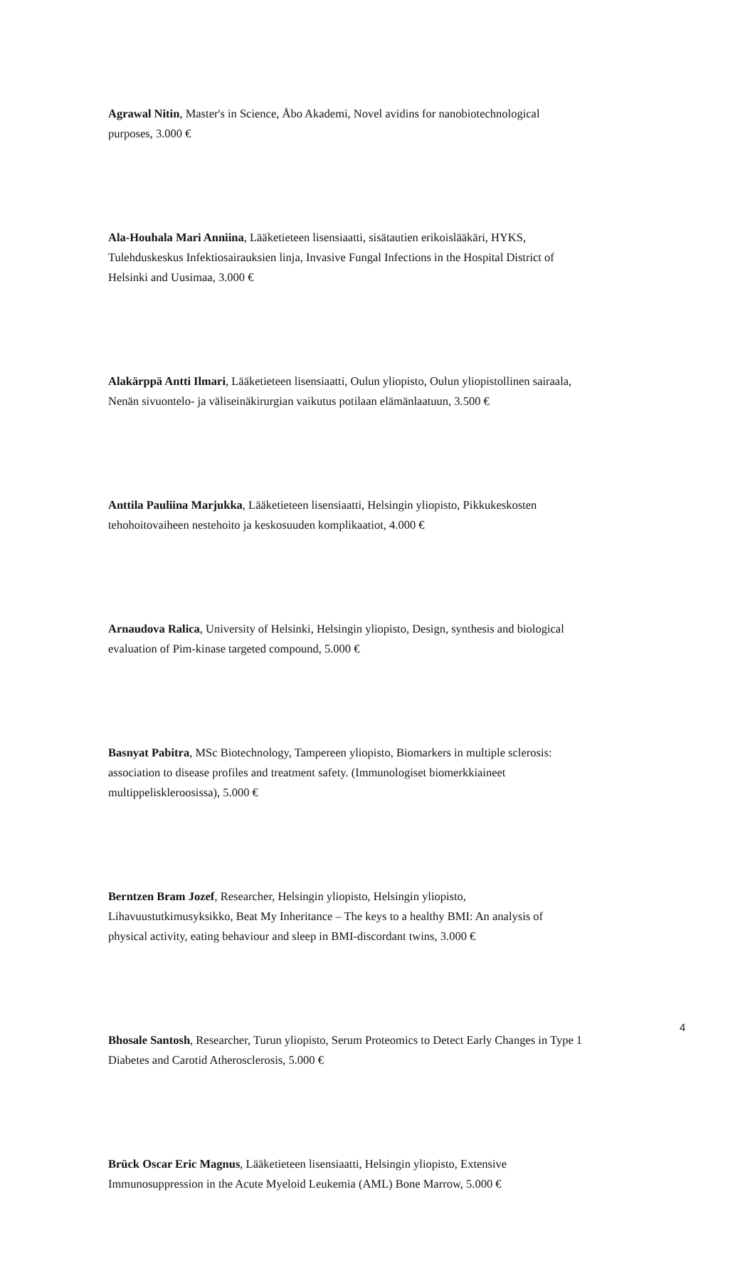Agrawal Nitin, Master's in Science, Åbo Akademi, Novel avidins for nanobiotechnological purposes, 3.000 €
Ala-Houhala Mari Anniina, Lääketieteen lisensiaatti, sisätautien erikoislääkäri, HYKS, Tulehduskeskus Infektiosairauksien linja, Invasive Fungal Infections in the Hospital District of Helsinki and Uusimaa, 3.000 €
Alakärppä Antti Ilmari, Lääketieteen lisensiaatti, Oulun yliopisto, Oulun yliopistollinen sairaala, Nenän sivuontelo- ja väliseinäkirurgian vaikutus potilaan elämänlaatuun, 3.500 €
Anttila Pauliina Marjukka, Lääketieteen lisensiaatti, Helsingin yliopisto, Pikkukeskosten tehohoitovaiheen nestehoito ja keskosuuden komplikaatiot, 4.000 €
Arnaudova Ralica, University of Helsinki, Helsingin yliopisto, Design, synthesis and biological evaluation of Pim-kinase targeted compound, 5.000 €
Basnyat Pabitra, MSc Biotechnology, Tampereen yliopisto, Biomarkers in multiple sclerosis: association to disease profiles and treatment safety. (Immunologiset biomerkkiaineet multippeliskleroosissa), 5.000 €
Berntzen Bram Jozef, Researcher, Helsingin yliopisto, Helsingin yliopisto, Lihavuustutkimusyksikko, Beat My Inheritance – The keys to a healthy BMI: An analysis of physical activity, eating behaviour and sleep in BMI-discordant twins, 3.000 €
Bhosale Santosh, Researcher, Turun yliopisto, Serum Proteomics to Detect Early Changes in Type 1 Diabetes and Carotid Atherosclerosis, 5.000 €
Brück Oscar Eric Magnus, Lääketieteen lisensiaatti, Helsingin yliopisto, Extensive Immunosuppression in the Acute Myeloid Leukemia (AML) Bone Marrow, 5.000 €
4